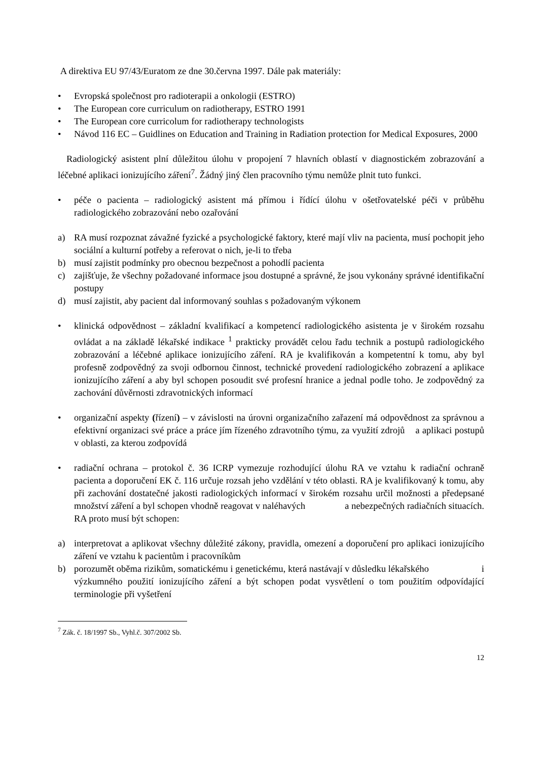A direktiva EU 97/43/Euratom ze dne 30.června 1997. Dále pak materiály:
• Evropská společnost pro radioterapii a onkologii (ESTRO)
• The European core curriculum on radiotherapy, ESTRO 1991
• The European core curricolum for radiotherapy technologists
• Návod 116 EC – Guidlines on Education and Training in Radiation protection for Medical Exposures, 2000
Radiologický asistent plní důležitou úlohu v propojení 7 hlavních oblastí v diagnostickém zobrazování a léčebné aplikaci ionizujícího záření<sup>7</sup>. Žádný jiný člen pracovního týmu nemůže plnit tuto funkci.
• péče o pacienta – radiologický asistent má přímou i řídící úlohu v ošetřovatelské péči v průběhu radiologického zobrazování nebo ozařování
a) RA musí rozpoznat závažné fyzické a psychologické faktory, které mají vliv na pacienta, musí pochopit jeho sociální a kulturní potřeby a referovat o nich, je-li to třeba
b) musí zajistit podmínky pro obecnou bezpečnost a pohodlí pacienta
c) zajišťuje, že všechny požadované informace jsou dostupné a správné, že jsou vykonány správné identifikační postupy
d) musí zajistit, aby pacient dal informovaný souhlas s požadovaným výkonem
• klinická odpovědnost – základní kvalifikací a kompetencí radiologického asistenta je v širokém rozsahu ovládat a na základě lékařské indikace <sup>1</sup> prakticky provádět celou řadu technik a postupů radiologického zobrazování a léčebné aplikace ionizujícího záření. RA je kvalifikován a kompetentní k tomu, aby byl profesně zodpovědný za svoji odbornou činnost, technické provedení radiologického zobrazení a aplikace ionizujícího záření a aby byl schopen posoudit své profesní hranice a jednal podle toho. Je zodpovědný za zachování důvěrnosti zdravotnických informací
• organizační aspekty (řízení) – v závislosti na úrovni organizačního zařazení má odpovědnost za správnou a efektivní organizaci své práce a práce jím řízeného zdravotního týmu, za využití zdrojů a aplikaci postupů v oblasti, za kterou zodpovídá
• radiační ochrana – protokol č. 36 ICRP vymezuje rozhodující úlohu RA ve vztahu k radiační ochraně pacienta a doporučení EK č. 116 určuje rozsah jeho vzdělání v této oblasti. RA je kvalifikovaný k tomu, aby při zachování dostatečné jakosti radiologických informací v širokém rozsahu určil možnosti a předepsané množství záření a byl schopen vhodně reagovat v naléhavých a nebezpečných radiačních situacích. RA proto musí být schopen:
a) interpretovat a aplikovat všechny důležité zákony, pravidla, omezení a doporučení pro aplikaci ionizujícího záření ve vztahu k pacientům i pracovníkům
b) porozumět oběma rizikům, somatickému i genetickému, která nastávají v důsledku lékařského i výzkumného použití ionizujícího záření a být schopen podat vysvětlení o tom použitím odpovídající terminologie při vyšetření
<sup>7</sup> Zák. č. 18/1997 Sb., Vyhl.č. 307/2002 Sb.
12